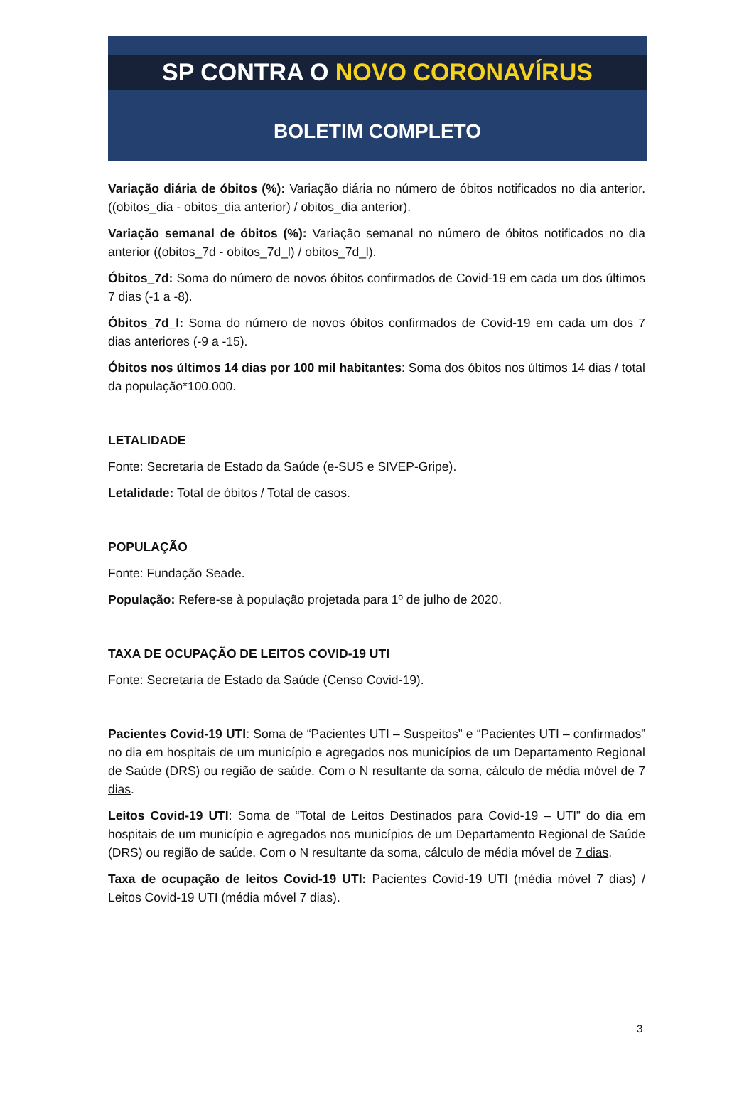SP CONTRA O NOVO CORONAVÍRUS
BOLETIM COMPLETO
Variação diária de óbitos (%): Variação diária no número de óbitos notificados no dia anterior. ((obitos_dia - obitos_dia anterior) / obitos_dia anterior).
Variação semanal de óbitos (%): Variação semanal no número de óbitos notificados no dia anterior ((obitos_7d - obitos_7d_l) / obitos_7d_l).
Óbitos_7d: Soma do número de novos óbitos confirmados de Covid-19 em cada um dos últimos 7 dias (-1 a -8).
Óbitos_7d_l: Soma do número de novos óbitos confirmados de Covid-19 em cada um dos 7 dias anteriores (-9 a -15).
Óbitos nos últimos 14 dias por 100 mil habitantes: Soma dos óbitos nos últimos 14 dias / total da população*100.000.
LETALIDADE
Fonte: Secretaria de Estado da Saúde (e-SUS e SIVEP-Gripe).
Letalidade: Total de óbitos / Total de casos.
POPULAÇÃO
Fonte: Fundação Seade.
População: Refere-se à população projetada para 1º de julho de 2020.
TAXA DE OCUPAÇÃO DE LEITOS COVID-19 UTI
Fonte: Secretaria de Estado da Saúde (Censo Covid-19).
Pacientes Covid-19 UTI: Soma de “Pacientes UTI – Suspeitos” e “Pacientes UTI – confirmados” no dia em hospitais de um município e agregados nos municípios de um Departamento Regional de Saúde (DRS) ou região de saúde. Com o N resultante da soma, cálculo de média móvel de 7 dias.
Leitos Covid-19 UTI: Soma de “Total de Leitos Destinados para Covid-19 – UTI” do dia em hospitais de um município e agregados nos municípios de um Departamento Regional de Saúde (DRS) ou região de saúde. Com o N resultante da soma, cálculo de média móvel de 7 dias.
Taxa de ocupação de leitos Covid-19 UTI: Pacientes Covid-19 UTI (média móvel 7 dias) / Leitos Covid-19 UTI (média móvel 7 dias).
3